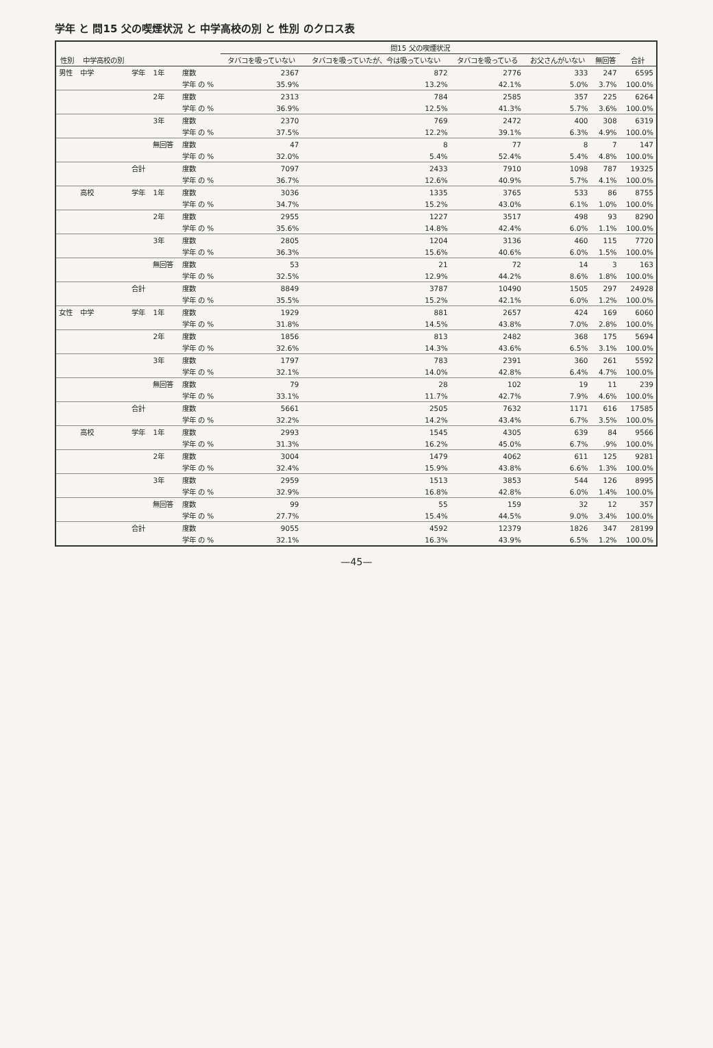学年 と 問15 父の喫煙状況 と 中学高校の別 と 性別 のクロス表
| 性別 | 中学高校の別 | | | | 問15 父の喫煙状況 | | | | | 合計 |
| --- | --- | --- | --- | --- | --- | --- | --- | --- | --- | --- |
| | | | | | タバコを吸っていない | タバコを吸っていたが、今は吸っていない | タバコを吸っている | お父さんがいない | 無回答 | |
| 男性 | 中学 | 学年 | 1年 | 度数 | 2367 | 872 | 2776 | 333 | 247 | 6595 |
| | | | | 学年 の % | 35.9% | 13.2% | 42.1% | 5.0% | 3.7% | 100.0% |
| | | | 2年 | 度数 | 2313 | 784 | 2585 | 357 | 225 | 6264 |
| | | | | 学年 の % | 36.9% | 12.5% | 41.3% | 5.7% | 3.6% | 100.0% |
| | | | 3年 | 度数 | 2370 | 769 | 2472 | 400 | 308 | 6319 |
| | | | | 学年 の % | 37.5% | 12.2% | 39.1% | 6.3% | 4.9% | 100.0% |
| | | | 無回答 | 度数 | 47 | 8 | 77 | 8 | 7 | 147 |
| | | | | 学年 の % | 32.0% | 5.4% | 52.4% | 5.4% | 4.8% | 100.0% |
| | | 合計 | | 度数 | 7097 | 2433 | 7910 | 1098 | 787 | 19325 |
| | | | | 学年 の % | 36.7% | 12.6% | 40.9% | 5.7% | 4.1% | 100.0% |
| | 高校 | 学年 | 1年 | 度数 | 3036 | 1335 | 3765 | 533 | 86 | 8755 |
| | | | | 学年 の % | 34.7% | 15.2% | 43.0% | 6.1% | 1.0% | 100.0% |
| | | | 2年 | 度数 | 2955 | 1227 | 3517 | 498 | 93 | 8290 |
| | | | | 学年 の % | 35.6% | 14.8% | 42.4% | 6.0% | 1.1% | 100.0% |
| | | | 3年 | 度数 | 2805 | 1204 | 3136 | 460 | 115 | 7720 |
| | | | | 学年 の % | 36.3% | 15.6% | 40.6% | 6.0% | 1.5% | 100.0% |
| | | | 無回答 | 度数 | 53 | 21 | 72 | 14 | 3 | 163 |
| | | | | 学年 の % | 32.5% | 12.9% | 44.2% | 8.6% | 1.8% | 100.0% |
| | | 合計 | | 度数 | 8849 | 3787 | 10490 | 1505 | 297 | 24928 |
| | | | | 学年 の % | 35.5% | 15.2% | 42.1% | 6.0% | 1.2% | 100.0% |
| 女性 | 中学 | 学年 | 1年 | 度数 | 1929 | 881 | 2657 | 424 | 169 | 6060 |
| | | | | 学年 の % | 31.8% | 14.5% | 43.8% | 7.0% | 2.8% | 100.0% |
| | | | 2年 | 度数 | 1856 | 813 | 2482 | 368 | 175 | 5694 |
| | | | | 学年 の % | 32.6% | 14.3% | 43.6% | 6.5% | 3.1% | 100.0% |
| | | | 3年 | 度数 | 1797 | 783 | 2391 | 360 | 261 | 5592 |
| | | | | 学年 の % | 32.1% | 14.0% | 42.8% | 6.4% | 4.7% | 100.0% |
| | | | 無回答 | 度数 | 79 | 28 | 102 | 19 | 11 | 239 |
| | | | | 学年 の % | 33.1% | 11.7% | 42.7% | 7.9% | 4.6% | 100.0% |
| | | 合計 | | 度数 | 5661 | 2505 | 7632 | 1171 | 616 | 17585 |
| | | | | 学年 の % | 32.2% | 14.2% | 43.4% | 6.7% | 3.5% | 100.0% |
| | 高校 | 学年 | 1年 | 度数 | 2993 | 1545 | 4305 | 639 | 84 | 9566 |
| | | | | 学年 の % | 31.3% | 16.2% | 45.0% | 6.7% | .9% | 100.0% |
| | | | 2年 | 度数 | 3004 | 1479 | 4062 | 611 | 125 | 9281 |
| | | | | 学年 の % | 32.4% | 15.9% | 43.8% | 6.6% | 1.3% | 100.0% |
| | | | 3年 | 度数 | 2959 | 1513 | 3853 | 544 | 126 | 8995 |
| | | | | 学年 の % | 32.9% | 16.8% | 42.8% | 6.0% | 1.4% | 100.0% |
| | | | 無回答 | 度数 | 99 | 55 | 159 | 32 | 12 | 357 |
| | | | | 学年 の % | 27.7% | 15.4% | 44.5% | 9.0% | 3.4% | 100.0% |
| | | 合計 | | 度数 | 9055 | 4592 | 12379 | 1826 | 347 | 28199 |
| | | | | 学年 の % | 32.1% | 16.3% | 43.9% | 6.5% | 1.2% | 100.0% |
—45—